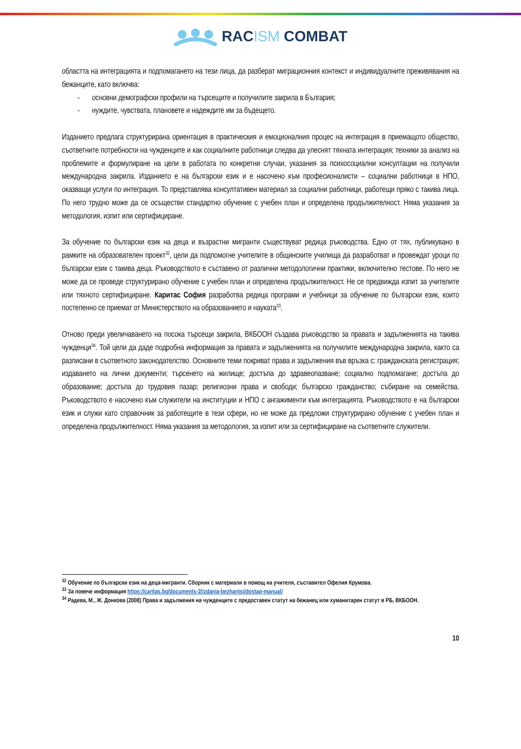RACISM COMBAT
областта на интеграцията и подпомагането на тези лица, да разберат миграционния контекст и индивидуалните преживявания на бежанците, като включва:
- основни демографски профили на търсещите и получилите закрила в България;
- нуждите, чувствата, плановете и надеждите им за бъдещето.
Изданието предлага структурирана ориентация в практическия и емоционалния процес на интеграция в приемащото общество, съответните потребности на чужденците и как социалните работници следва да улеснят тяхната интеграция; техники за анализ на проблемите и формулиране на цели в работата по конкретни случаи, указания за психосоциални консултации на получили международна закрила. Изданието е на български език и е насочено към професионалисти – социални работници в НПО, оказващи услуги по интеграция. То представлява консултативен материал за социални работници, работещи пряко с такива лица. По него трудно може да се осъществи стандартно обучение с учебен план и определена продължителност. Няма указания за методология, изпит или сертифициране.
За обучение по български език на деца и възрастни мигранти съществуват редица ръководства. Едно от тях, публикувано в рамките на образователен проект<sup>32</sup>, цели да подпомогне учителите в общинските училища да разработват и провеждат уроци по български език с такива деца. Ръководството е съставено от различни методологични практики, включително тестове. По него не може да се проведе структурирано обучение с учебен план и определена продължителност. Не се предвижда изпит за учителите или тяхното сертифициране. Каритас София разработва редица програми и учебници за обучение по български език, които постепенно се приемат от Министерството на образованието и науката<sup>33</sup>.
Отново преди увеличаването на посока търсещи закрила, ВКБООН създава ръководство за правата и задълженията на такива чужденци<sup>34</sup>. Той цели да даде подробна информация за правата и задълженията на получилите международна закрила, както са разписани в съответното законодателство. Основните теми покриват права и задължения във връзка с: гражданската регистрация; издаването на лични документи; търсенето на жилище; достъпа до здравеопазване; социално подпомагане; достъпа до образование; достъпа до трудовия пазар; религиозни права и свободи; българско гражданство; събиране на семейства. Ръководството е насочено към служители на институции и НПО с ангажименти към интеграцията. Ръководството е на български език и служи като справочник за работещите в тези сфери, но не може да предложи структурирано обучение с учебен план и определена продължителност. Няма указания за методология, за изпит или за сертифициране на съответните служители.
<sup>32</sup> Обучение по български език на деца-мигранти. Сборник с материали в помощ на учителя, съставител Офелия Крумова.
<sup>33</sup> За повече информация https://caritas.bg/documents-2/izdania-bezhantsi/dostap-manual/
<sup>34</sup> Радева, М., Ж. Донкова (2008) Права и задължения на чужденците с предоставен статут на бежанец или хуманитарен статут в РБ, ВКБООН.
10